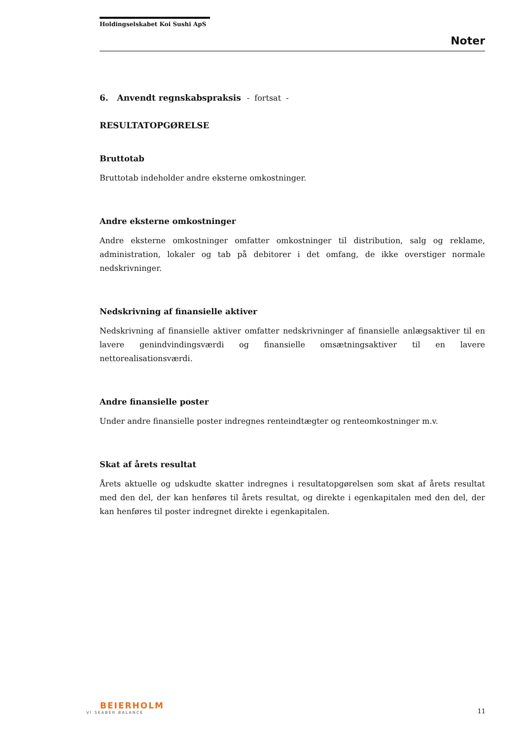Holdingselskabet Koi Sushi ApS
Noter
6. Anvendt regnskabspraksis - fortsat -
RESULTATOPGØRELSE
Bruttotab
Bruttotab indeholder andre eksterne omkostninger.
Andre eksterne omkostninger
Andre eksterne omkostninger omfatter omkostninger til distribution, salg og reklame, administration, lokaler og tab på debitorer i det omfang, de ikke overstiger normale nedskrivninger.
Nedskrivning af finansielle aktiver
Nedskrivning af finansielle aktiver omfatter nedskrivninger af finansielle anlægsaktiver til en lavere genindvindingsværdi og finansielle omsætningsaktiver til en lavere nettorealisationsværdi.
Andre finansielle poster
Under andre finansielle poster indregnes renteindtægter og renteomkostninger m.v.
Skat af årets resultat
Årets aktuelle og udskudte skatter indregnes i resultatopgørelsen som skat af årets resultat med den del, der kan henføres til årets resultat, og direkte i egenkapitalen med den del, der kan henføres til poster indregnet direkte i egenkapitalen.
BEIERHOLM
VI SKABER BALANCE
11